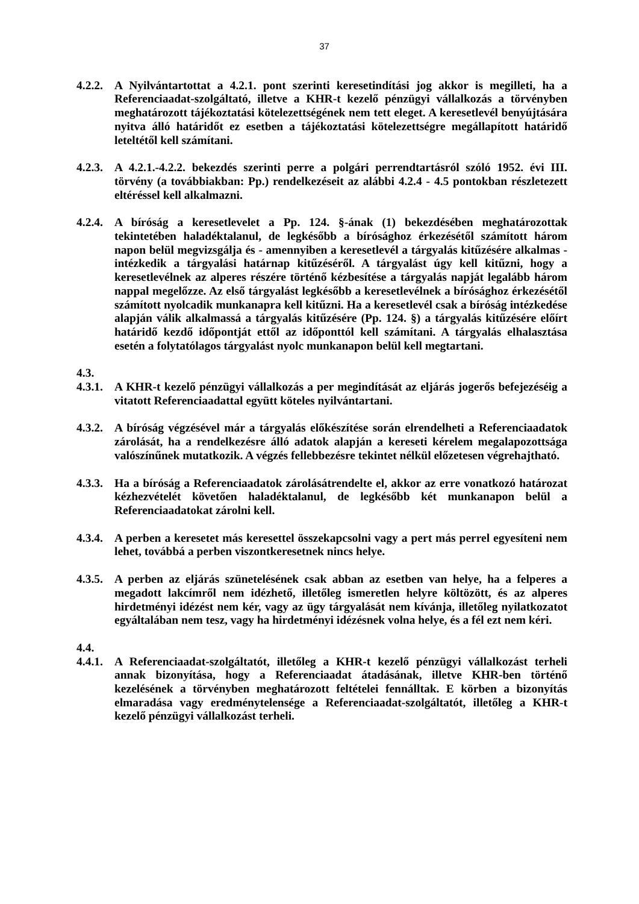37
4.2.2.
A Nyilvántartottat a 4.2.1. pont szerinti keresetindítási jog akkor is megilleti, ha a Referenciaadat-szolgáltató, illetve a KHR-t kezelő pénzügyi vállalkozás a törvényben meghatározott tájékoztatási kötelezettségének nem tett eleget. A keresetlevél benyújtására nyitva álló határidőt ez esetben a tájékoztatási kötelezettségre megállapított határidő leteltétől kell számítani.
4.2.3.
A 4.2.1.-4.2.2. bekezdés szerinti perre a polgári perrendtartásról szóló 1952. évi III. törvény (a továbbiakban: Pp.) rendelkezéseit az alábbi 4.2.4 - 4.5 pontokban részletezett eltéréssel kell alkalmazni.
4.2.4.
A bíróság a keresetlevelet a Pp. 124. §-ának (1) bekezdésében meghatározottak tekintetében haladéktalanul, de legkésőbb a bírósághoz érkezésétől számított három napon belül megvizsgálja és - amennyiben a keresetlevél a tárgyalás kitűzésére alkalmas - intézkedik a tárgyalási határnap kitűzéséről. A tárgyalást úgy kell kitűzni, hogy a keresetlevélnek az alperes részére történő kézbesítése a tárgyalás napját legalább három nappal megelőzze. Az első tárgyalást legkésőbb a keresetlevélnek a bírósághoz érkezésétől számított nyolcadik munkanapra kell kitűzni. Ha a keresetlevél csak a bíróság intézkedése alapján válik alkalmassá a tárgyalás kitűzésére (Pp. 124. §) a tárgyalás kitűzésére előírt határidő kezdő időpontját ettől az időponttól kell számítani. A tárgyalás elhalasztása esetén a folytatólagos tárgyalást nyolc munkanapon belül kell megtartani.
4.3.
4.3.1.
A KHR-t kezelő pénzügyi vállalkozás a per megindítását az eljárás jogerős befejezéséig a vitatott Referenciaadattal együtt köteles nyilvántartani.
4.3.2.
A bíróság végzésével már a tárgyalás előkészítése során elrendelheti a Referenciaadatok zárolását, ha a rendelkezésre álló adatok alapján a kereseti kérelem megalapozottsága valószínűnek mutatkozik. A végzés fellebbezésre tekintet nélkül előzetesen végrehajtható.
4.3.3.
Ha a bíróság a Referenciaadatok zárolásátrendelte el, akkor az erre vonatkozó határozat kézhezvételét követően haladéktalanul, de legkésőbb két munkanapon belül a Referenciaadatokat zárolni kell.
4.3.4.
A perben a keresetet más keresettel összekapcsolni vagy a pert más perrel egyesíteni nem lehet, továbbá a perben viszontkeresetnek nincs helye.
4.3.5.
A perben az eljárás szünetelésének csak abban az esetben van helye, ha a felperes a megadott lakcímről nem idézhető, illetőleg ismeretlen helyre költözött, és az alperes hirdetményi idézést nem kér, vagy az ügy tárgyalását nem kívánja, illetőleg nyilatkozatot egyáltalában nem tesz, vagy ha hirdetményi idézésnek volna helye, és a fél ezt nem kéri.
4.4.
4.4.1.
A Referenciaadat-szolgáltatót, illetőleg a KHR-t kezelő pénzügyi vállalkozást terheli annak bizonyítása, hogy a Referenciaadat átadásának, illetve KHR-ben történő kezelésének a törvényben meghatározott feltételei fennálltak. E körben a bizonyítás elmaradása vagy eredménytelensége a Referenciaadat-szolgáltatót, illetőleg a KHR-t kezelő pénzügyi vállalkozást terheli.